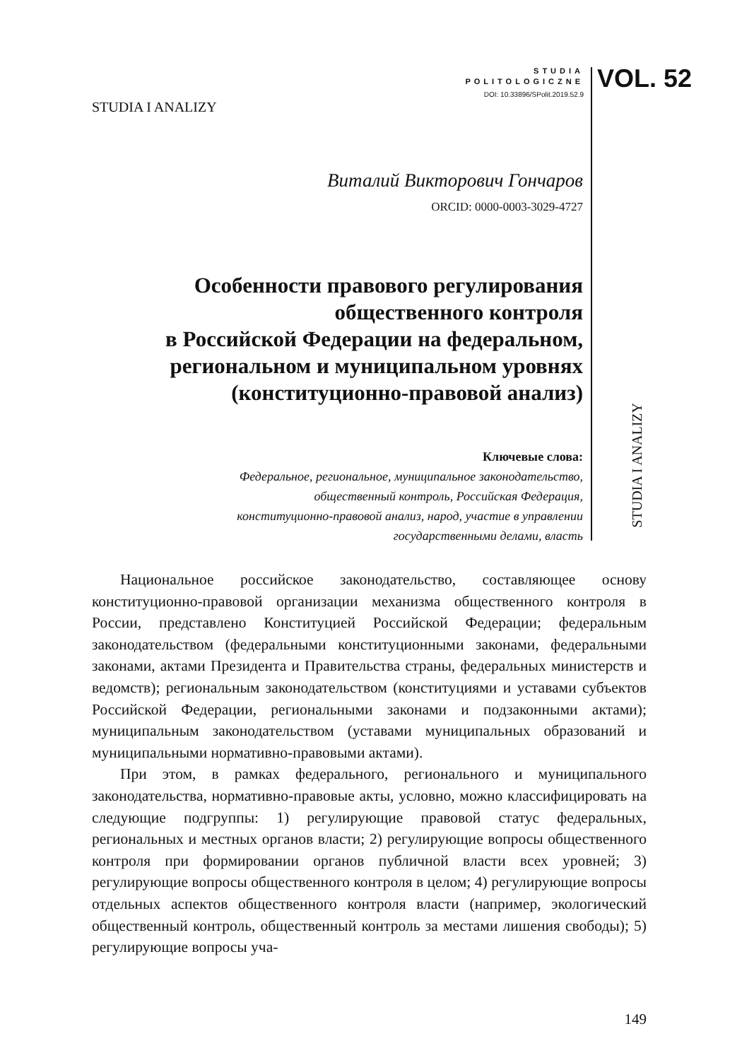STUDIA
POLITOLOGICZNE
DOI: 10.33896/SPolit.2019.52.9
VOL. 52
STUDIA I ANALIZY
Виталий Викторович Гончаров
ORCID: 0000-0003-3029-4727
Особенности правового регулирования
общественного контроля
в Российской Федерации на федеральном,
региональном и муниципальном уровнях
(конституционно-правовой анализ)
Ключевые слова:
Федеральное, региональное, муниципальное законодательство,
общественный контроль, Российская Федерация,
конституционно-правовой анализ, народ, участие в управлении
государственными делами, власть
STUDIA I ANALIZY
Национальное российское законодательство, составляющее основу конституционно-правовой организации механизма общественного контроля в России, представлено Конституцией Российской Федерации; федеральным законодательством (федеральными конституционными законами, федеральными законами, актами Президента и Правительства страны, федеральных министерств и ведомств); региональным законодательством (конституциями и уставами субъектов Российской Федерации, региональными законами и подзаконными актами); муниципальным законодательством (уставами муниципальных образований и муниципальными нормативно-правовыми актами).
При этом, в рамках федерального, регионального и муниципального законодательства, нормативно-правовые акты, условно, можно классифицировать на следующие подгруппы: 1) регулирующие правовой статус федеральных, региональных и местных органов власти; 2) регулирующие вопросы общественного контроля при формировании органов публичной власти всех уровней; 3) регулирующие вопросы общественного контроля в целом; 4) регулирующие вопросы отдельных аспектов общественного контроля власти (например, экологический общественный контроль, общественный контроль за местами лишения свободы); 5) регулирующие вопросы уча-
149